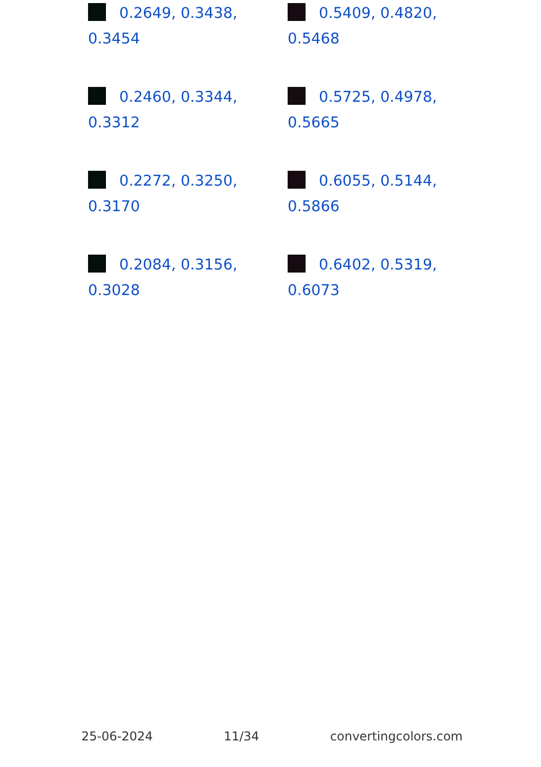0.2649, 0.3438,
0.3454
0.5409, 0.4820,
0.5468
0.2460, 0.3344,
0.3312
0.5725, 0.4978,
0.5665
0.2272, 0.3250,
0.3170
0.6055, 0.5144,
0.5866
0.2084, 0.3156,
0.3028
0.6402, 0.5319,
0.6073
25-06-2024 11/34 convertingcolors.com